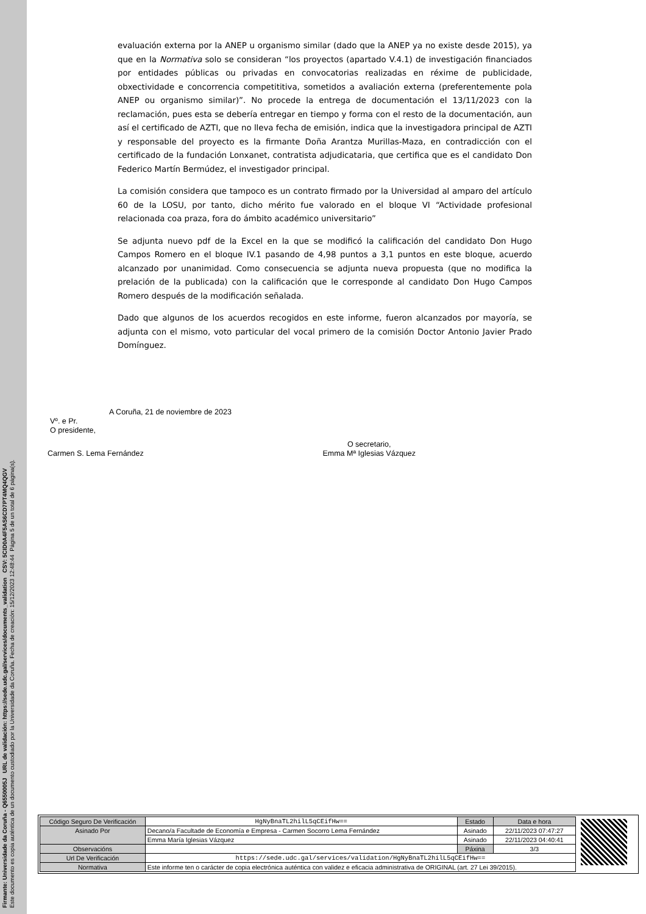Firmante: Universidade da Coruña - Q6550005J URL de validación: https://sede.udc.gal/services/documents_validation CSV: 5CID0A4F5AS6CD7PT4MQ4QGV
Este documento es copia auténtica de un documento custodiado por la Universidade da Coruña. Fecha de creación: 15/12/2023 12:48:44 Página 5 de un total de 6 página(s).
evaluación externa por la ANEP u organismo similar (dado que la ANEP ya no existe desde 2015), ya que en la Normativa solo se consideran “los proyectos (apartado V.4.1) de investigación financiados por entidades públicas ou privadas en convocatorias realizadas en réxime de publicidade, obxectividade e concorrencia competititiva, sometidos a avaliación externa (preferentemente pola ANEP ou organismo similar)”. No procede la entrega de documentación el 13/11/2023 con la reclamación, pues esta se debería entregar en tiempo y forma con el resto de la documentación, aun así el certificado de AZTI, que no lleva fecha de emisión, indica que la investigadora principal de AZTI y responsable del proyecto es la firmante Doña Arantza Murillas-Maza, en contradicción con el certificado de la fundación Lonxanet, contratista adjudicataria, que certifica que es el candidato Don Federico Martín Bermúdez, el investigador principal.
La comisión considera que tampoco es un contrato firmado por la Universidad al amparo del artículo 60 de la LOSU, por tanto, dicho mérito fue valorado en el bloque VI “Actividade profesional relacionada coa praza, fora do ámbito académico universitario”
Se adjunta nuevo pdf de la Excel en la que se modificó la calificación del candidato Don Hugo Campos Romero en el bloque IV.1 pasando de 4,98 puntos a 3,1 puntos en este bloque, acuerdo alcanzado por unanimidad. Como consecuencia se adjunta nueva propuesta (que no modifica la prelación de la publicada) con la calificación que le corresponde al candidato Don Hugo Campos Romero después de la modificación señalada.
Dado que algunos de los acuerdos recogidos en este informe, fueron alcanzados por mayoría, se adjunta con el mismo, voto particular del vocal primero de la comisión Doctor Antonio Javier Prado Domínguez.
A Coruña, 21 de noviembre de 2023
Vº. e Pr.
O presidente,
Carmen S. Lema Fernández O secretario,
Emma Mª Iglesias Vázquez
| Código Seguro De Verificación | HgNyBnaTL2hilL5qCEifHw== | Estado | Data e hora |
| Asinado Por | Decano/a Facultade de Economía e Empresa - Carmen Socorro Lema Fernández | Asinado | 22/11/2023 07:47:27 |
| | Emma María Iglesias Vázquez | Asinado | 22/11/2023 04:40:41 |
| Observacións | | Páxina | 3/3 |
| Url De Verificación | https://sede.udc.gal/services/validation/HgNyBnaTL2hilL5qCEifHw== | | |
| Normativa | Este informe ten o carácter de copia electrónica auténtica con validez e eficacia administrativa de ORIGINAL (art. 27 Lei 39/2015). | | |